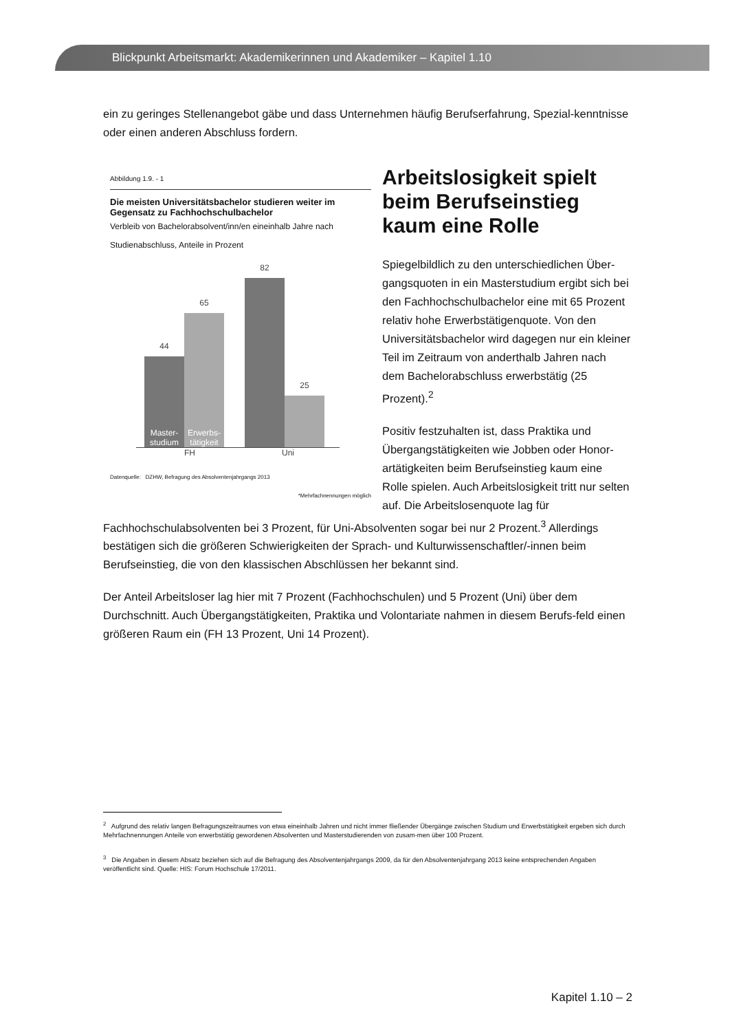Blickpunkt Arbeitsmarkt: Akademikerinnen und Akademiker – Kapitel 1.10
ein zu geringes Stellenangebot gäbe und dass Unternehmen häufig Berufserfahrung, Spezial-kenntnisse oder einen anderen Abschluss fordern.
Abbildung 1.9. - 1
Die meisten Universitätsbachelor studieren weiter im Gegensatz zu Fachhochschulbachelor
Verbleib von Bachelorabsolvent/inn/en eineinhalb Jahre nach Studienabschluss, Anteile in Prozent
44
Master-
studium
65
Erwerbs-
tätigkeit
82
25
FH Uni
Datenquelle: DZHW, Befragung des Absolventenjahrgangs 2013
*Mehrfachnennungen möglich
Arbeitslosigkeit spielt beim Berufseinstieg kaum eine Rolle
Spiegelbildlich zu den unterschiedlichen Über-gangsquoten in ein Masterstudium ergibt sich bei den Fachhochschulbachelor eine mit 65 Prozent relativ hohe Erwerbstätigenquote. Von den Universitätsbachelor wird dagegen nur ein kleiner Teil im Zeitraum von anderthalb Jahren nach dem Bachelorabschluss erwerbstätig (25 Prozent).<sup>2</sup>
Positiv festzuhalten ist, dass Praktika und Übergangstätigkeiten wie Jobben oder Honor-artätigkeiten beim Berufseinstieg kaum eine Rolle spielen. Auch Arbeitslosigkeit tritt nur selten auf. Die Arbeitslosenquote lag für Fachhochschulabsolventen bei 3 Prozent, für Uni-Absolventen sogar bei nur 2 Prozent.<sup>3</sup> Allerdings bestätigen sich die größeren Schwierigkeiten der Sprach- und Kulturwissenschaftler/-innen beim Berufseinstieg, die von den klassischen Abschlüssen her bekannt sind.
Der Anteil Arbeitsloser lag hier mit 7 Prozent (Fachhochschulen) und 5 Prozent (Uni) über dem Durchschnitt. Auch Übergangstätigkeiten, Praktika und Volontariate nahmen in diesem Berufs-feld einen größeren Raum ein (FH 13 Prozent, Uni 14 Prozent).
<sup>2</sup> Aufgrund des relativ langen Befragungszeitraumes von etwa eineinhalb Jahren und nicht immer fließender Übergänge zwischen Studium und Erwerbstätigkeit ergeben sich durch Mehrfachnennungen Anteile von erwerbstätig gewordenen Absolventen und Masterstudierenden von zusam-men über 100 Prozent.
<sup>3</sup> Die Angaben in diesem Absatz beziehen sich auf die Befragung des Absolventenjahrgangs 2009, da für den Absolventenjahrgang 2013 keine entsprechenden Angaben veröffentlicht sind. Quelle: HIS: Forum Hochschule 17/2011.
Kapitel 1.10 – 2